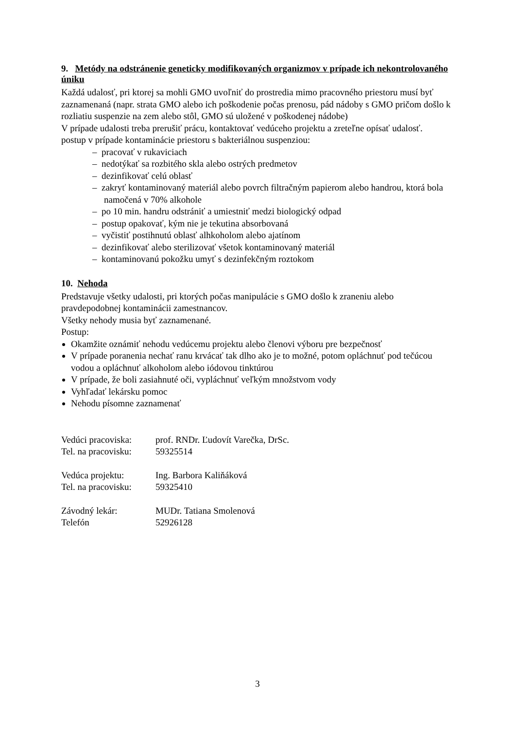9. Metódy na odstránenie geneticky modifikovaných organizmov v prípade ich nekontrolovaného úniku
Každá udalosť, pri ktorej sa mohli GMO uvoľniť do prostredia mimo pracovného priestoru musí byť zaznamenaná (napr. strata GMO alebo ich poškodenie počas prenosu, pád nádoby s GMO pričom došlo k rozliatiu suspenzie na zem alebo stôl, GMO sú uložené v poškodenej nádobe)
V prípade udalosti treba prerušiť prácu, kontaktovať vedúceho projektu a zreteľne opísať udalosť.
postup v prípade kontaminácie priestoru s bakteriálnou suspenziou:
– pracovať v rukaviciach
– nedotýkať sa rozbitého skla alebo ostrých predmetov
– dezinfikovať celú oblasť
– zakryť kontaminovaný materiál alebo povrch filtračným papierom alebo handrou, ktorá bola namočená v 70% alkohole
– po 10 min. handru odstrániť a umiestniť medzi biologický odpad
– postup opakovať, kým nie je tekutina absorbovaná
– vyčistiť postihnutú oblasť alhkoholom alebo ajatínom
– dezinfikovať alebo sterilizovať všetok kontaminovaný materiál
– kontaminovanú pokožku umyť s dezinfekčným roztokom
10. Nehoda
Predstavuje všetky udalosti, pri ktorých počas manipulácie s GMO došlo k zraneniu alebo pravdepodobnej kontaminácii zamestnancov.
Všetky nehody musia byť zaznamenané.
Postup:
Okamžite oznámiť nehodu vedúcemu projektu alebo členovi výboru pre bezpečnosť
V prípade poranenia nechať ranu krvácať tak dlho ako je to možné, potom opláchnuť pod tečúcou vodou a opláchnuť alkoholom alebo iódovou tinktúrou
V prípade, že boli zasiahnuté oči, vypláchnuť veľkým množstvom vody
Vyhľadať lekársku pomoc
Nehodu písomne zaznamenať
| Vedúci pracoviska: | prof. RNDr. Ľudovít Varečka, DrSc. |
| Tel. na pracovisku: | 59325514 |
| Vedúca projektu: | Ing. Barbora Kaliňáková |
| Tel. na pracovisku: | 59325410 |
| Závodný lekár: | MUDr. Tatiana Smolenová |
| Telefón | 52926128 |
3